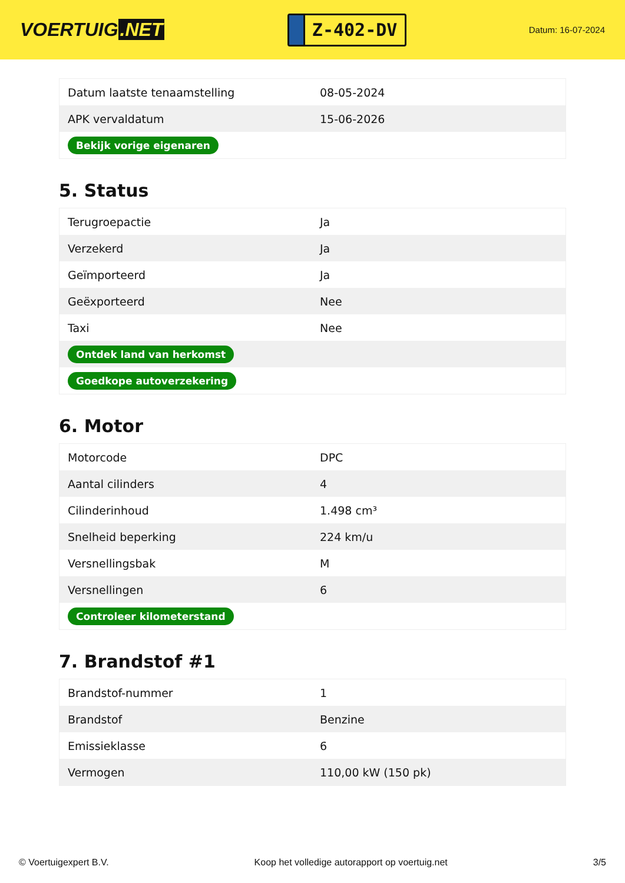VOERTUIG.NET
Z-402-DV
Datum: 16-07-2024
| Datum laatste tenaamstelling | 08-05-2024 |
| APK vervaldatum | 15-06-2026 |
| Bekijk vorige eigenaren | |
5. Status
| Terugroepactie | Ja |
| Verzekerd | Ja |
| Geïmporteerd | Ja |
| Geëxporteerd | Nee |
| Taxi | Nee |
| Ontdek land van herkomst | |
| Goedkope autoverzekering | |
6. Motor
| Motorcode | DPC |
| Aantal cilinders | 4 |
| Cilinderinhoud | 1.498 cm³ |
| Snelheid beperking | 224 km/u |
| Versnellingsbak | M |
| Versnellingen | 6 |
| Controleer kilometerstand | |
7. Brandstof #1
| Brandstof-nummer | 1 |
| Brandstof | Benzine |
| Emissieklasse | 6 |
| Vermogen | 110,00 kW (150 pk) |
© Voertuigexpert B.V. Koop het volledige autorapport op voertuig.net 3/5